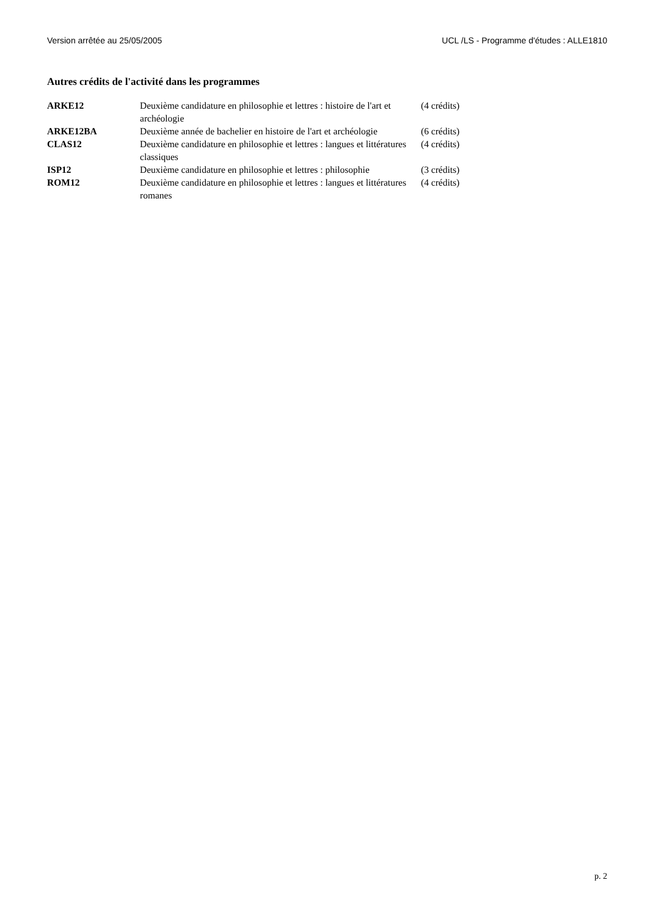Version arrêtée au 25/05/2005 UCL /LS - Programme d'études : ALLE1810
Autres crédits de l'activité dans les programmes
| ARKE12 | Deuxième candidature en philosophie et lettres : histoire de l'art et archéologie | (4 crédits) |
| ARKE12BA | Deuxième année de bachelier en histoire de l'art et archéologie | (6 crédits) |
| CLAS12 | Deuxième candidature en philosophie et lettres : langues et littératures classiques | (4 crédits) |
| ISP12 | Deuxième candidature en philosophie et lettres : philosophie | (3 crédits) |
| ROM12 | Deuxième candidature en philosophie et lettres : langues et littératures romanes | (4 crédits) |
p. 2